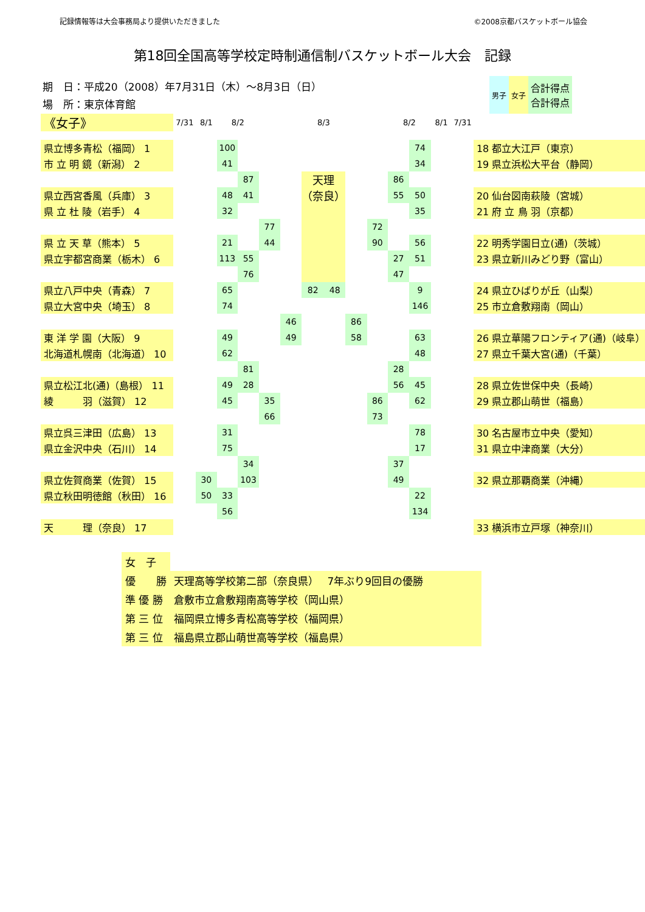記録情報等は大会事務局より提供いただきました ©2008京都バスケットボール協会
第18回全国高等学校定時制通信制バスケットボール大会　記録
期　日：平成20（2008）年7月31日（木）～8月3日（日）
場　所：東京体育館
| 男子 | 女子 | 合計得点 合計得点 |
| 《女子》 | 7/31 | 8/1 | 8/2 | | | | 8/3 | | | | 8/2 | | 8/1 | 7/31 | |
| 県立博多青松（福岡） 1 | | | 100 | | | | | | | | | 74 | | | 18 都立大江戸（東京） |
| 市 立 明 鏡（新潟） 2 | | | 41 | | | | | | | | | 34 | | | 19 県立浜松大平台（静岡） |
| | | | | 87 | | | 天理 （奈良） | | | | 86 | | | | |
| 県立西宮香風（兵庫） 3 | | | 48 | 41 | | | | | | | 55 | 50 | | | 20 仙台図南萩陵（宮城） |
| 県 立 杜 陵（岩手） 4 | | | 32 | | | | | | | | | 35 | | | 21 府 立 鳥 羽（京都） |
| | | | | | 77 | | | | | 72 | | | | | |
| 県 立 天 草（熊本） 5 | | | 21 | | 44 | | | | | 90 | | 56 | | | 22 明秀学園日立(通)（茨城） |
| 県立宇都宮商業（栃木） 6 | | | 113 | 55 | | | | | | | 27 | 51 | | | 23 県立新川みどり野（富山） |
| | | | | 76 | | | | | | | 47 | | | | |
| 県立八戸中央（青森） 7 | | | 65 | | | | 82 | 48 | | | | 9 | | | 24 県立ひばりが丘（山梨） |
| 県立大宮中央（埼玉） 8 | | | 74 | | | | | | | | | 146 | | | 25 市立倉敷翔南（岡山） |
| | | | | | | 46 | | | 86 | | | | | | |
| 東 洋 学 園（大阪） 9 | | | 49 | | | 49 | | | 58 | | | 63 | | | 26 県立華陽フロンティア(通)（岐阜） |
| 北海道札幌南（北海道） 10 | | | 62 | | | | | | | | | 48 | | | 27 県立千葉大宮(通)（千葉） |
| | | | | 81 | | | | | | | 28 | | | | |
| 県立松江北(通)（島根） 11 | | | 49 | 28 | | | | | | | 56 | 45 | | | 28 県立佐世保中央（長崎） |
| 綾 羽（滋賀） 12 | | | 45 | | 35 | | | | | 86 | | 62 | | | 29 県立郡山萌世（福島） |
| | | | | | 66 | | | | | 73 | | | | | |
| 県立呉三津田（広島） 13 | | | 31 | | | | | | | | | 78 | | | 30 名古屋市立中央（愛知） |
| 県立金沢中央（石川） 14 | | | 75 | | | | | | | | | 17 | | | 31 県立中津商業（大分） |
| | | | | 34 | | | | | | | 37 | | | | |
| 県立佐賀商業（佐賀） 15 | | 30 | | 103 | | | | | | | 49 | | | | 32 県立那覇商業（沖縄） |
| 県立秋田明徳館（秋田） 16 | | 50 | 33 | | | | | | | | | 22 | | | |
| | | | 56 | | | | | | | | | 134 | | | |
| 天 理（奈良） 17 | | | | | | | | | | | | | | | 33 横浜市立戸塚（神奈川） |
| 女 子 | |
| 優 勝 | 天理高等学校第二部（奈良県） 7年ぶり9回目の優勝 |
| 準 優 勝 | 倉敷市立倉敷翔南高等学校（岡山県） |
| 第 三 位 | 福岡県立博多青松高等学校（福岡県） |
| 第 三 位 | 福島県立郡山萌世高等学校（福島県） |